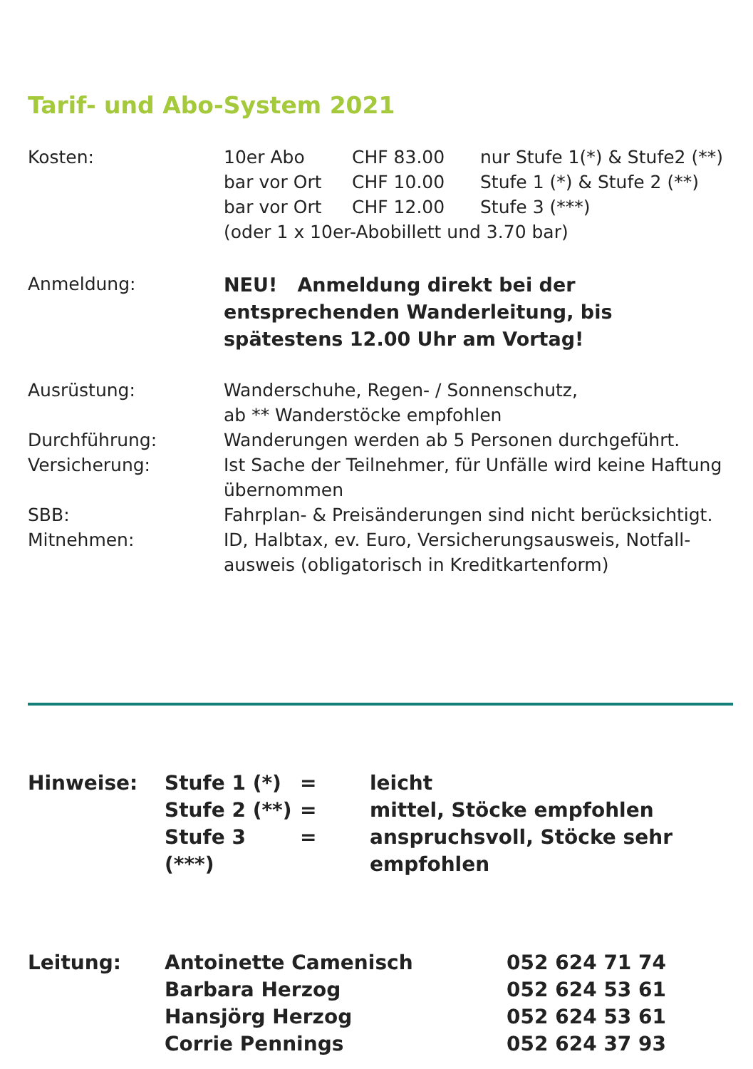Tarif- und Abo-System 2021
| Kosten: | 10er Abo | CHF 83.00 | nur Stufe 1(*) & Stufe2 (**) |
| | bar vor Ort | CHF 10.00 | Stufe 1 (*) & Stufe 2 (**) |
| | bar vor Ort | CHF 12.00 | Stufe 3 (***) |
| | (oder 1 x 10er-Abobillett und 3.70 bar) | | |
| Anmeldung: | NEU! Anmeldung direkt bei der entsprechenden Wanderleitung, bis spätestens 12.00 Uhr am Vortag! | | |
| Ausrüstung: | Wanderschuhe, Regen- / Sonnenschutz, ab ** Wanderstöcke empfohlen | | |
| Durchführung: | Wanderungen werden ab 5 Personen durchgeführt. | | |
| Versicherung: | Ist Sache der Teilnehmer, für Unfälle wird keine Haftung übernommen | | |
| SBB: | Fahrplan- & Preisänderungen sind nicht berücksichtigt. | | |
| Mitnehmen: | ID, Halbtax, ev. Euro, Versicherungsausweis, Notfall-ausweis (obligatorisch in Kreditkartenform) | | |
| Hinweise: | Stufe 1 (*) | = | leicht |
| | Stufe 2 (**) | = | mittel, Stöcke empfohlen |
| | Stufe 3 (***) | = | anspruchsvoll, Stöcke sehr empfohlen |
| Leitung: | Antoinette Camenisch | 052 624 71 74 |
| | Barbara Herzog | 052 624 53 61 |
| | Hansjörg Herzog | 052 624 53 61 |
| | Corrie Pennings | 052 624 37 93 |